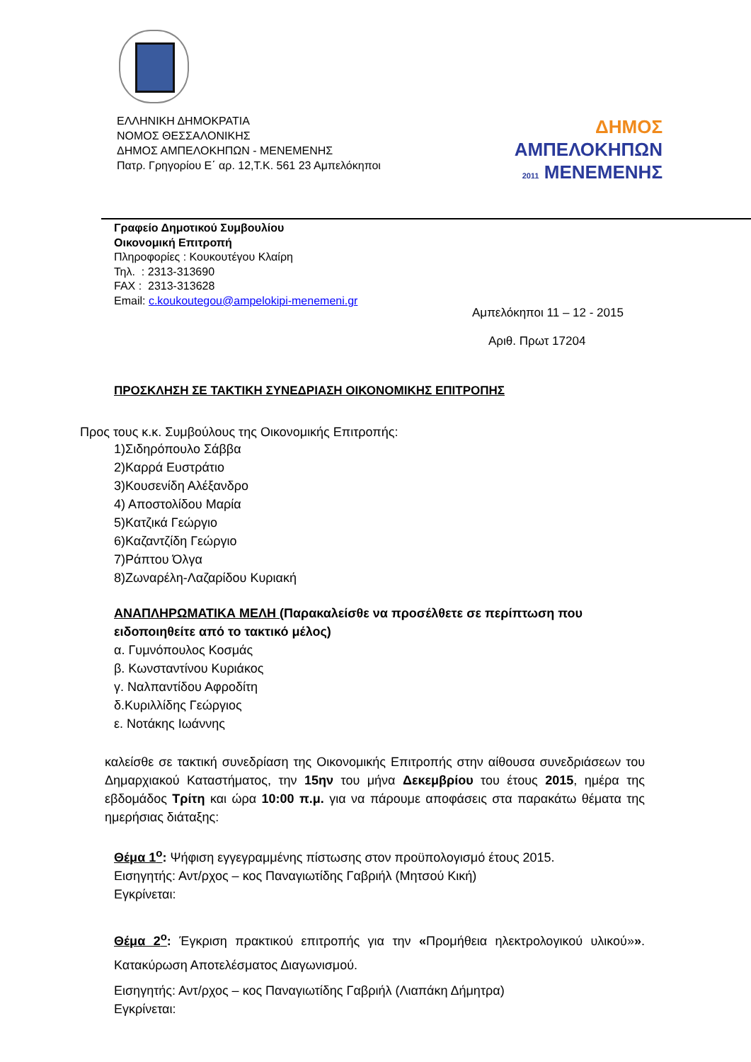ΕΛΛΗΝΙΚΗ ΔΗΜΟΚΡΑΤΙΑ
ΝΟΜΟΣ ΘΕΣΣΑΛΟΝΙΚΗΣ
ΔΗΜΟΣ ΑΜΠΕΛΟΚΗΠΩΝ - ΜΕΝΕΜΕΝΗΣ
Πατρ. Γρηγορίου Ε΄ αρ. 12,Τ.Κ. 561 23 Αμπελόκηποι
ΔΗΜΟΣ
ΑΜΠΕΛΟΚΗΠΩΝ
2011 ΜΕΝΕΜΕΝΗΣ
Γραφείο Δημοτικού Συμβουλίου
Οικονομική Επιτροπή
Πληροφορίες : Κουκουτέγου Κλαίρη
Τηλ. : 2313-313690
FAX : 2313-313628
Email: c.koukoutegou@ampelokipi-menemeni.gr
Αμπελόκηποι 11 – 12 - 2015
Αριθ. Πρωτ 17204
ΠΡΟΣΚΛΗΣΗ ΣΕ ΤΑΚΤΙΚΗ ΣΥΝΕΔΡΙΑΣΗ ΟΙΚΟΝΟΜΙΚΗΣ ΕΠΙΤΡΟΠΗΣ
Προς τους κ.κ. Συμβούλους της Οικονομικής Επιτροπής:
1)Σιδηρόπουλο Σάββα
2)Καρρά Ευστράτιο
3)Κουσενίδη Αλέξανδρο
4) Αποστολίδου Μαρία
5)Κατζικά Γεώργιο
6)Καζαντζίδη Γεώργιο
7)Ράπτου Όλγα
8)Ζωναρέλη-Λαζαρίδου Κυριακή
ΑΝΑΠΛΗΡΩΜΑΤΙΚΑ ΜΕΛΗ (Παρακαλείσθε να προσέλθετε σε περίπτωση που ειδοποιηθείτε από το τακτικό μέλος)
α. Γυμνόπουλος Κοσμάς
β. Κωνσταντίνου Κυριάκος
γ. Ναλπαντίδου Αφροδίτη
δ.Κυριλλίδης Γεώργιος
ε. Νοτάκης Ιωάννης
καλείσθε σε τακτική συνεδρίαση της Οικονομικής Επιτροπής στην αίθουσα συνεδριάσεων του Δημαρχιακού Καταστήματος, την 15ην του μήνα Δεκεμβρίου του έτους 2015, ημέρα της εβδομάδος Τρίτη και ώρα 10:00 π.μ. για να πάρουμε αποφάσεις στα παρακάτω θέματα της ημερήσιας διάταξης:
Θέμα 1<sup>ο</sup>: Ψήφιση εγγεγραμμένης πίστωσης στον προϋπολογισμό έτους 2015.
Εισηγητής: Αντ/ρχος – κος Παναγιωτίδης Γαβριήλ (Μητσού Κική)
Εγκρίνεται:
Θέμα 2<sup>ο</sup>: Έγκριση πρακτικού επιτροπής για την «Προμήθεια ηλεκτρολογικού υλικού»». Κατακύρωση Αποτελέσματος Διαγωνισμού.
Εισηγητής: Αντ/ρχος – κος Παναγιωτίδης Γαβριήλ (Λιαπάκη Δήμητρα)
Εγκρίνεται: